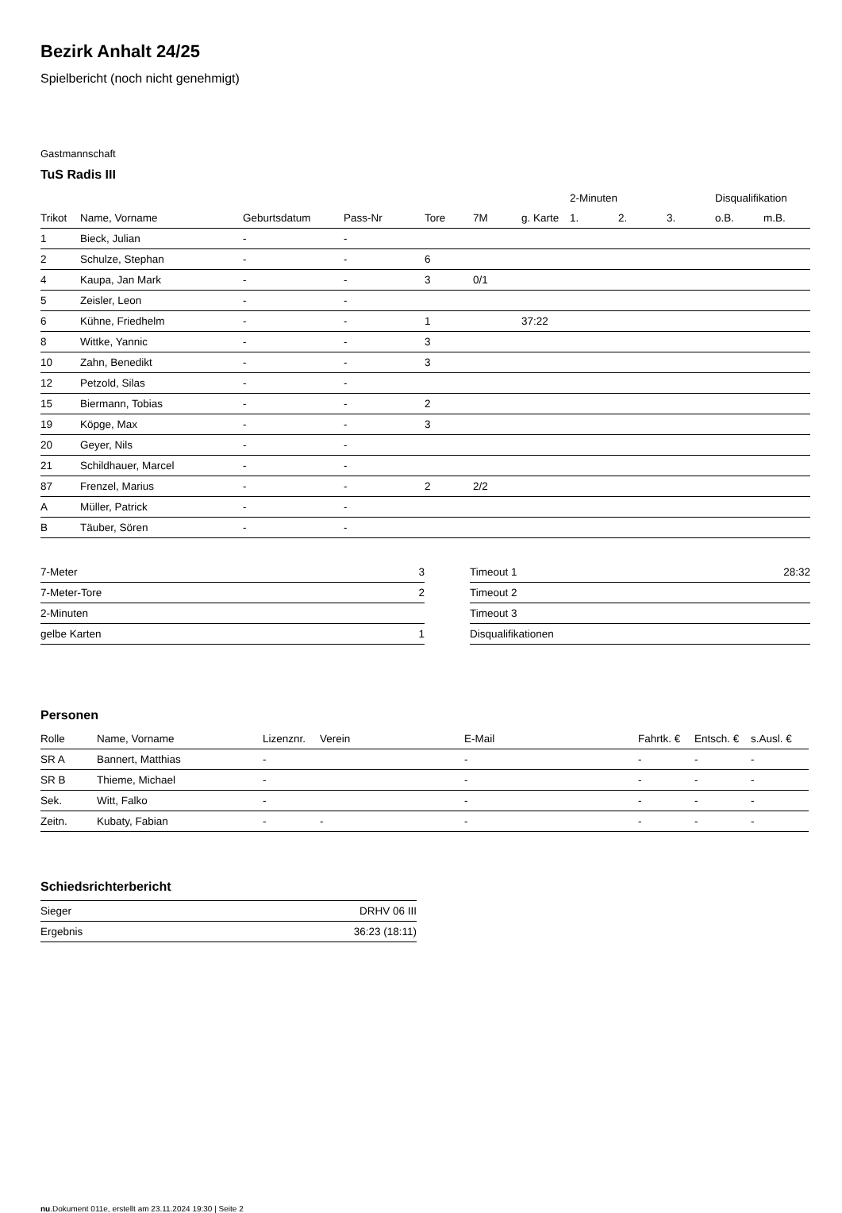Bezirk Anhalt 24/25
Spielbericht (noch nicht genehmigt)
Gastmannschaft
TuS Radis III
| | | | | | | | 2-Minuten | | | Disqualifikation | |
| --- | --- | --- | --- | --- | --- | --- | --- | --- | --- | --- | --- |
| Trikot | Name, Vorname | Geburtsdatum | Pass-Nr | Tore | 7M | g. Karte | 1. | 2. | 3. | o.B. | m.B. |
| 1 | Bieck, Julian | - | - | | | | | | | | |
| 2 | Schulze, Stephan | - | - | 6 | | | | | | | |
| 4 | Kaupa, Jan Mark | - | - | 3 | 0/1 | | | | | | |
| 5 | Zeisler, Leon | - | - | | | | | | | | |
| 6 | Kühne, Friedhelm | - | - | 1 | | 37:22 | | | | | |
| 8 | Wittke, Yannic | - | - | 3 | | | | | | | |
| 10 | Zahn, Benedikt | - | - | 3 | | | | | | | |
| 12 | Petzold, Silas | - | - | | | | | | | | |
| 15 | Biermann, Tobias | - | - | 2 | | | | | | | |
| 19 | Köpge, Max | - | - | 3 | | | | | | | |
| 20 | Geyer, Nils | - | - | | | | | | | | |
| 21 | Schildhauer, Marcel | - | - | | | | | | | | |
| 87 | Frenzel, Marius | - | - | 2 | 2/2 | | | | | | |
| A | Müller, Patrick | - | - | | | | | | | | |
| B | Täuber, Sören | - | - | | | | | | | | |
| 7-Meter | 3 |
| 7-Meter-Tore | 2 |
| 2-Minuten | |
| gelbe Karten | 1 |
| Timeout 1 | 28:32 |
| Timeout 2 | |
| Timeout 3 | |
| Disqualifikationen | |
Personen
| Rolle | Name, Vorname | Lizenznr. | Verein | E-Mail | Fahrtk. € | Entsch. € | s.Ausl. € |
| --- | --- | --- | --- | --- | --- | --- | --- |
| SR A | Bannert, Matthias | - | | - | - | - | - |
| SR B | Thieme, Michael | - | | - | - | - | - |
| Sek. | Witt, Falko | - | | - | - | - | - |
| Zeitn. | Kubaty, Fabian | - | - | - | - | - | - |
Schiedsrichterbericht
| Sieger | DRHV 06 III |
| Ergebnis | 36:23 (18:11) |
nu.Dokument 011e, erstellt am 23.11.2024 19:30 | Seite 2